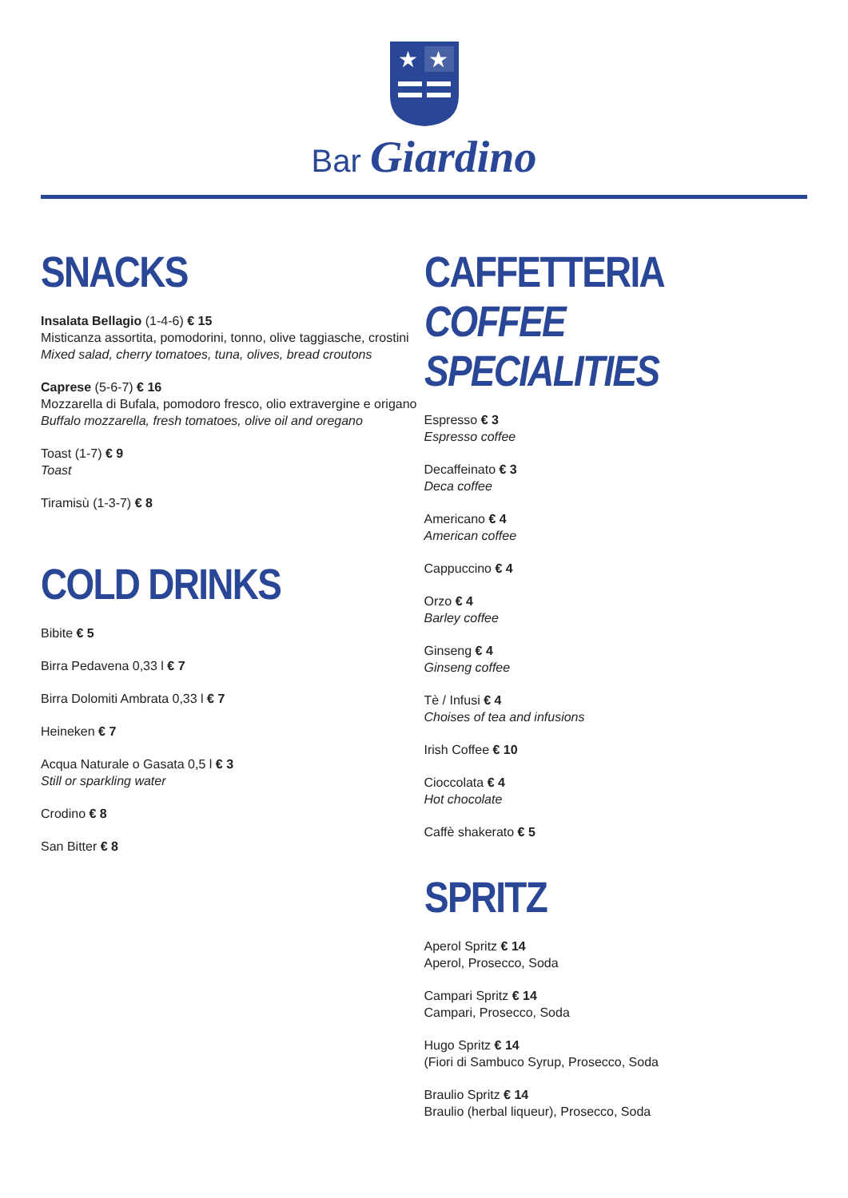★
★
Bar Giardino
SNACKS
Insalata Bellagio (1-4-6) € 15
Misticanza assortita, pomodorini, tonno, olive taggiasche, crostini
Mixed salad, cherry tomatoes, tuna, olives, bread croutons
Caprese (5-6-7) € 16
Mozzarella di Bufala, pomodoro fresco, olio extravergine e origano
Buffalo mozzarella, fresh tomatoes, olive oil and oregano
Toast (1-7) € 9
Toast
Tiramisù (1-3-7) € 8
COLD DRINKS
Bibite € 5
Birra Pedavena 0,33 l € 7
Birra Dolomiti Ambrata 0,33 l € 7
Heineken € 7
Acqua Naturale o Gasata 0,5 l € 3
Still or sparkling water
Crodino € 8
San Bitter € 8
CAFFETTERIA
COFFEE SPECIALITIES
Espresso € 3
Espresso coffee
Decaffeinato € 3
Deca coffee
Americano € 4
American coffee
Cappuccino € 4
Orzo € 4
Barley coffee
Ginseng € 4
Ginseng coffee
Tè / Infusi € 4
Choises of tea and infusions
Irish Coffee € 10
Cioccolata € 4
Hot chocolate
Caffè shakerato € 5
SPRITZ
Aperol Spritz € 14
Aperol, Prosecco, Soda
Campari Spritz € 14
Campari, Prosecco, Soda
Hugo Spritz € 14
(Fiori di Sambuco Syrup, Prosecco, Soda
Braulio Spritz € 14
Braulio (herbal liqueur), Prosecco, Soda